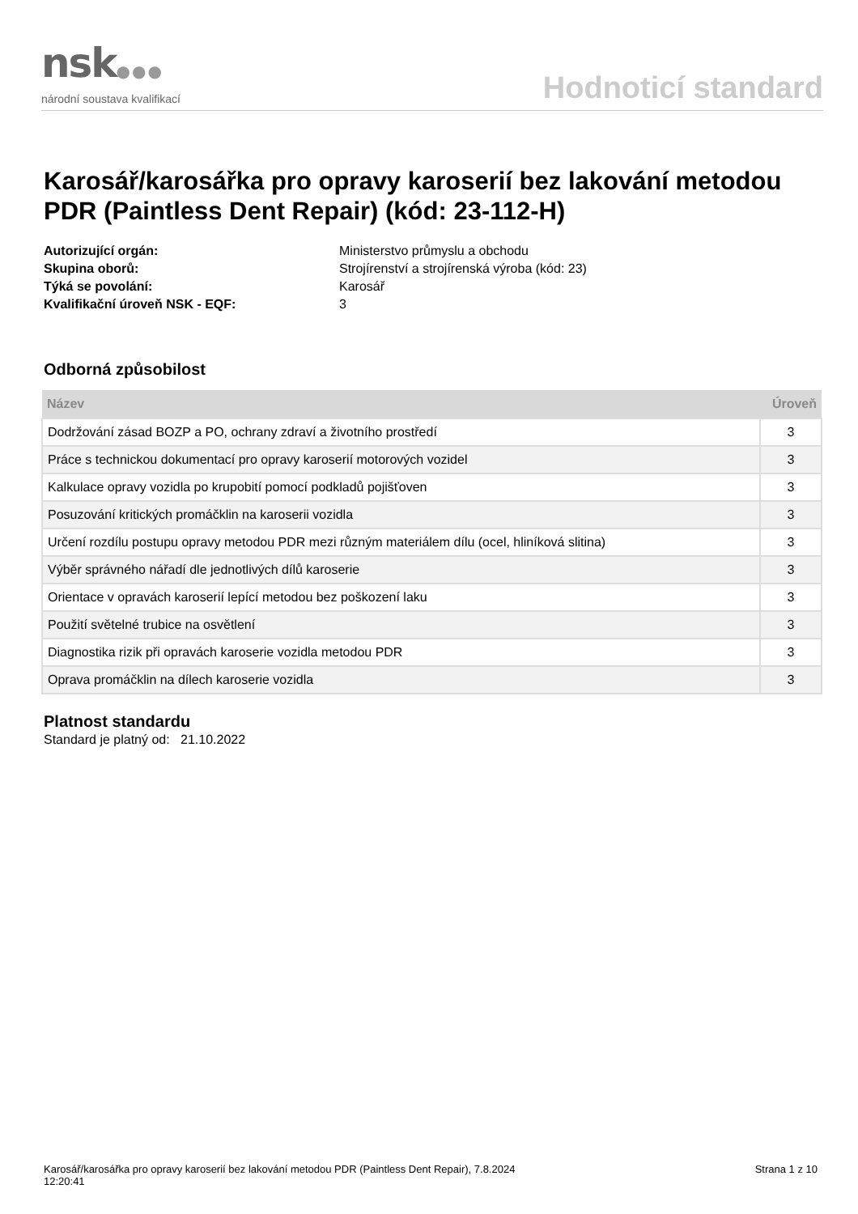nsk●●●
národní soustava kvalifikací
Hodnoticí standard
Karosář/karosářka pro opravy karoserií bez lakování metodou PDR (Paintless Dent Repair) (kód: 23-112-H)
Autorizující orgán:
Skupina oborů:
Týká se povolání:
Kvalifikační úroveň NSK - EQF:
Ministerstvo průmyslu a obchodu
Strojírenství a strojírenská výroba (kód: 23)
Karosář
3
Odborná způsobilost
| Název | Úroveň |
| --- | --- |
| Dodržování zásad BOZP a PO, ochrany zdraví a životního prostředí | 3 |
| Práce s technickou dokumentací pro opravy karoserií motorových vozidel | 3 |
| Kalkulace opravy vozidla po krupobití pomocí podkladů pojišťoven | 3 |
| Posuzování kritických promáčklin na karoserii vozidla | 3 |
| Určení rozdílu postupu opravy metodou PDR mezi různým materiálem dílu (ocel, hliníková slitina) | 3 |
| Výběr správného nářadí dle jednotlivých dílů karoserie | 3 |
| Orientace v opravách karoserií lepící metodou bez poškození laku | 3 |
| Použití světelné trubice na osvětlení | 3 |
| Diagnostika rizik při opravách karoserie vozidla metodou PDR | 3 |
| Oprava promáčklin na dílech karoserie vozidla | 3 |
Platnost standardu
Standard je platný od: 21.10.2022
Karosář/karosářka pro opravy karoserií bez lakování metodou PDR (Paintless Dent Repair), 7.8.2024
12:20:41
Strana 1 z 10